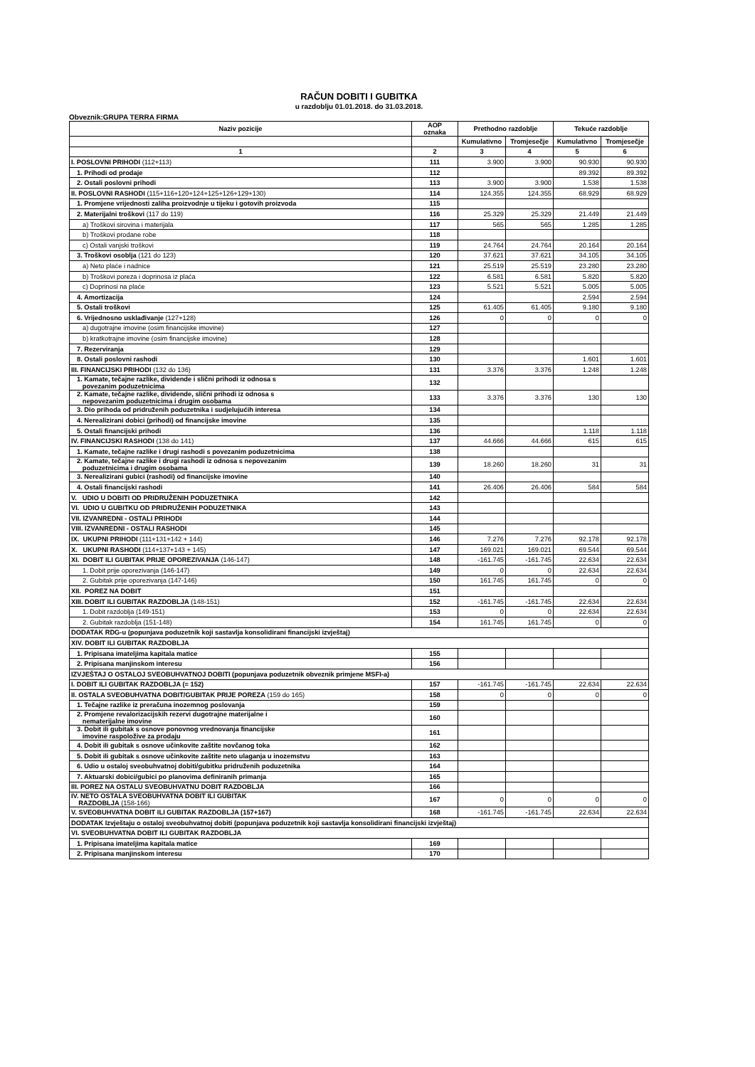RAČUN DOBITI I GUBITKA
u razdoblju 01.01.2018. do 31.03.2018.
Obveznik:GRUPA TERRA FIRMA
| Naziv pozicije | AOP oznaka | Prethodno razdoblje | | Tekuće razdoblje | |
| --- | --- | --- | --- | --- | --- |
| | | Kumulativno | Tromjesečje | Kumulativno | Tromjesečje |
| 1 | 2 | 3 | 4 | 5 | 6 |
| I. POSLOVNI PRIHODI (112+113) | 111 | 3.900 | 3.900 | 90.930 | 90.930 |
| 1. Prihodi od prodaje | 112 | | | 89.392 | 89.392 |
| 2. Ostali poslovni prihodi | 113 | 3.900 | 3.900 | 1.538 | 1.538 |
| II. POSLOVNI RASHODI (115+116+120+124+125+126+129+130) | 114 | 124.355 | 124.355 | 68.929 | 68.929 |
| 1. Promjene vrijednosti zaliha proizvodnje u tijeku i gotovih proizvoda | 115 | | | | |
| 2. Materijalni troškovi (117 do 119) | 116 | 25.329 | 25.329 | 21.449 | 21.449 |
| a) Troškovi sirovina i materijala | 117 | 565 | 565 | 1.285 | 1.285 |
| b) Troškovi prodane robe | 118 | | | | |
| c) Ostali vanjski troškovi | 119 | 24.764 | 24.764 | 20.164 | 20.164 |
| 3. Troškovi osoblja (121 do 123) | 120 | 37.621 | 37.621 | 34.105 | 34.105 |
| a) Neto plaće i nadnice | 121 | 25.519 | 25.519 | 23.280 | 23.280 |
| b) Troškovi poreza i doprinosa iz plaća | 122 | 6.581 | 6.581 | 5.820 | 5.820 |
| c) Doprinosi na plaće | 123 | 5.521 | 5.521 | 5.005 | 5.005 |
| 4. Amortizacija | 124 | | | 2.594 | 2.594 |
| 5. Ostali troškovi | 125 | 61.405 | 61.405 | 9.180 | 9.180 |
| 6. Vrijednosno usklađivanje (127+128) | 126 | 0 | 0 | 0 | 0 |
| a) dugotrajne imovine (osim financijske imovine) | 127 | | | | |
| b) kratkotrajne imovine (osim financijske imovine) | 128 | | | | |
| 7. Rezerviranja | 129 | | | | |
| 8. Ostali poslovni rashodi | 130 | | | 1.601 | 1.601 |
| III. FINANCIJSKI PRIHODI (132 do 136) | 131 | 3.376 | 3.376 | 1.248 | 1.248 |
| 1. Kamate, tečajne razlike, dividende i slični prihodi iz odnosa s povezanim poduzetnicima | 132 | | | | |
| 2. Kamate, tečajne razlike, dividende, slični prihodi iz odnosa s nepovezanim poduzetnicima i drugim osobama | 133 | 3.376 | 3.376 | 130 | 130 |
| 3. Dio prihoda od pridruženih poduzetnika i sudjelujućih interesa | 134 | | | | |
| 4. Nerealizirani dobici (prihodi) od financijske imovine | 135 | | | | |
| 5. Ostali financijski prihodi | 136 | | | 1.118 | 1.118 |
| IV. FINANCIJSKI RASHODI (138 do 141) | 137 | 44.666 | 44.666 | 615 | 615 |
| 1. Kamate, tečajne razlike i drugi rashodi s povezanim poduzetnicima | 138 | | | | |
| 2. Kamate, tečajne razlike i drugi rashodi iz odnosa s nepovezanim poduzetnicima i drugim osobama | 139 | 18.260 | 18.260 | 31 | 31 |
| 3. Nerealizirani gubici (rashodi) od financijske imovine | 140 | | | | |
| 4. Ostali financijski rashodi | 141 | 26.406 | 26.406 | 584 | 584 |
| V. UDIO U DOBITI OD PRIDRUŽENIH PODUZETNIKA | 142 | | | | |
| VI. UDIO U GUBITKU OD PRIDRUŽENIH PODUZETNIKA | 143 | | | | |
| VII. IZVANREDNI - OSTALI PRIHODI | 144 | | | | |
| VIII. IZVANREDNI - OSTALI RASHODI | 145 | | | | |
| IX. UKUPNI PRIHODI (111+131+142 + 144) | 146 | 7.276 | 7.276 | 92.178 | 92.178 |
| X. UKUPNI RASHODI (114+137+143 + 145) | 147 | 169.021 | 169.021 | 69.544 | 69.544 |
| XI. DOBIT ILI GUBITAK PRIJE OPOREZIVANJA (146-147) | 148 | -161.745 | -161.745 | 22.634 | 22.634 |
| 1. Dobit prije oporezivanja (146-147) | 149 | 0 | 0 | 22.634 | 22.634 |
| 2. Gubitak prije oporezivanja (147-146) | 150 | 161.745 | 161.745 | 0 | 0 |
| XII. POREZ NA DOBIT | 151 | | | | |
| XIII. DOBIT ILI GUBITAK RAZDOBLJA (148-151) | 152 | -161.745 | -161.745 | 22.634 | 22.634 |
| 1. Dobit razdoblja (149-151) | 153 | 0 | 0 | 22.634 | 22.634 |
| 2. Gubitak razdoblja (151-148) | 154 | 161.745 | 161.745 | 0 | 0 |
| DODATAK RDG-u (popunjava poduzetnik koji sastavlja konsolidirani financijski izvještaj) | | | | | |
| XIV. DOBIT ILI GUBITAK RAZDOBLJA | | | | | |
| 1. Pripisana imateljima kapitala matice | 155 | | | | |
| 2. Pripisana manjinskom interesu | 156 | | | | |
| IZVJEŠTAJ O OSTALOJ SVEOBUHVATNOJ DOBITI (popunjava poduzetnik obveznik primjene MSFI-a) | | | | | |
| I. DOBIT ILI GUBITAK RAZDOBLJA (= 152) | 157 | -161.745 | -161.745 | 22.634 | 22.634 |
| II. OSTALA SVEOBUHVATNA DOBIT/GUBITAK PRIJE POREZA (159 do 165) | 158 | 0 | 0 | 0 | 0 |
| 1. Tečajne razlike iz preračuna inozemnog poslovanja | 159 | | | | |
| 2. Promjene revalorizacijskih rezervi dugotrajne materijalne i nematerijalne imovine | 160 | | | | |
| 3. Dobit ili gubitak s osnove ponovnog vrednovanja financijske imovine raspoložive za prodaju | 161 | | | | |
| 4. Dobit ili gubitak s osnove učinkovite zaštite novčanog toka | 162 | | | | |
| 5. Dobit ili gubitak s osnove učinkovite zaštite neto ulaganja u inozemstvu | 163 | | | | |
| 6. Udio u ostaloj sveobuhvatnoj dobiti/gubitku pridruženih poduzetnika | 164 | | | | |
| 7. Aktuarski dobici/gubici po planovima definiranih primanja | 165 | | | | |
| III. POREZ NA OSTALU SVEOBUHVATNU DOBIT RAZDOBLJA | 166 | | | | |
| IV. NETO OSTALA SVEOBUHVATNA DOBIT ILI GUBITAK RAZDOBLJA (158-166) | 167 | 0 | 0 | 0 | 0 |
| V. SVEOBUHVATNA DOBIT ILI GUBITAK RAZDOBLJA (157+167) | 168 | -161.745 | -161.745 | 22.634 | 22.634 |
| DODATAK Izvještaju o ostaloj sveobuhvatnoj dobiti (popunjava poduzetnik koji sastavlja konsolidirani financijski izvještaj) | | | | | |
| VI. SVEOBUHVATNA DOBIT ILI GUBITAK RAZDOBLJA | | | | | |
| 1. Pripisana imateljima kapitala matice | 169 | | | | |
| 2. Pripisana manjinskom interesu | 170 | | | | |